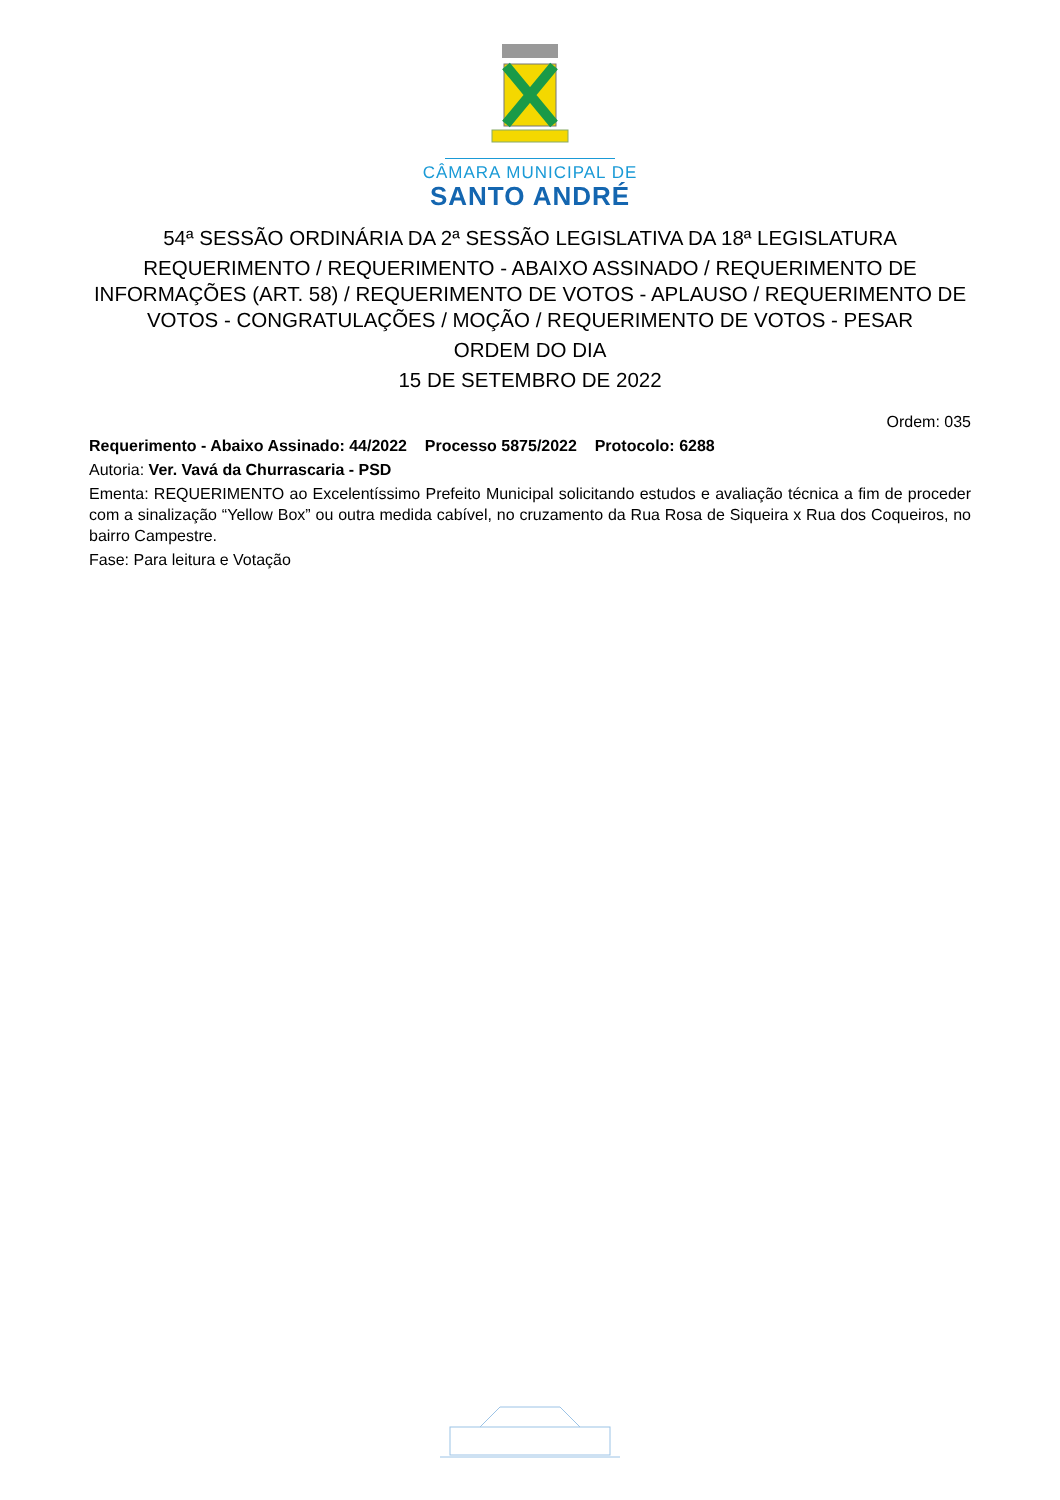CÂMARA MUNICIPAL DE
SANTO ANDRÉ
54ª SESSÃO ORDINÁRIA DA 2ª SESSÃO LEGISLATIVA DA 18ª LEGISLATURA
REQUERIMENTO / REQUERIMENTO - ABAIXO ASSINADO / REQUERIMENTO DE INFORMAÇÕES (ART. 58) / REQUERIMENTO DE VOTOS - APLAUSO / REQUERIMENTO DE VOTOS - CONGRATULAÇÕES / MOÇÃO / REQUERIMENTO DE VOTOS - PESAR
ORDEM DO DIA
15 DE SETEMBRO DE 2022
Ordem: 035
Requerimento - Abaixo Assinado: 44/2022 Processo 5875/2022 Protocolo: 6288
Autoria: Ver. Vavá da Churrascaria - PSD
Ementa: REQUERIMENTO ao Excelentíssimo Prefeito Municipal solicitando estudos e avaliação técnica a fim de proceder com a sinalização “Yellow Box” ou outra medida cabível, no cruzamento da Rua Rosa de Siqueira x Rua dos Coqueiros, no bairro Campestre.
Fase: Para leitura e Votação